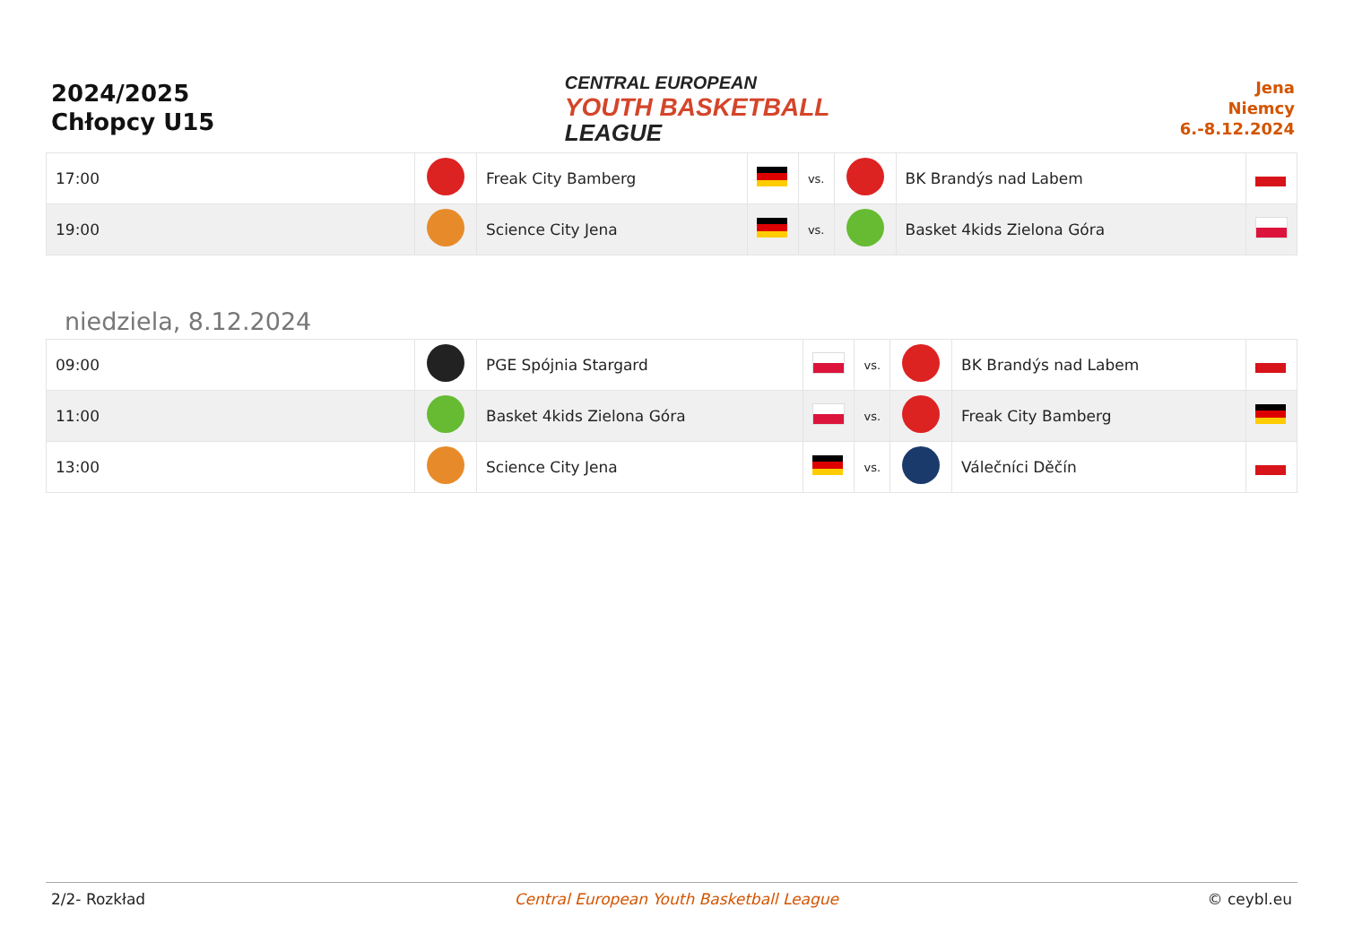2024/2025
Chłopcy U15
CENTRAL EUROPEAN
YOUTH BASKETBALL
LEAGUE
Jena
Niemcy
6.-8.12.2024
| 17:00 | | Freak City Bamberg | | vs. | | BK Brandýs nad Labem | |
| 19:00 | | Science City Jena | | vs. | | Basket 4kids Zielona Góra | |
niedziela, 8.12.2024
| 09:00 | | PGE Spójnia Stargard | | vs. | | BK Brandýs nad Labem | |
| 11:00 | | Basket 4kids Zielona Góra | | vs. | | Freak City Bamberg | |
| 13:00 | | Science City Jena | | vs. | | Válečníci Děčín | |
2/2- Rozkład Central European Youth Basketball League © ceybl.eu